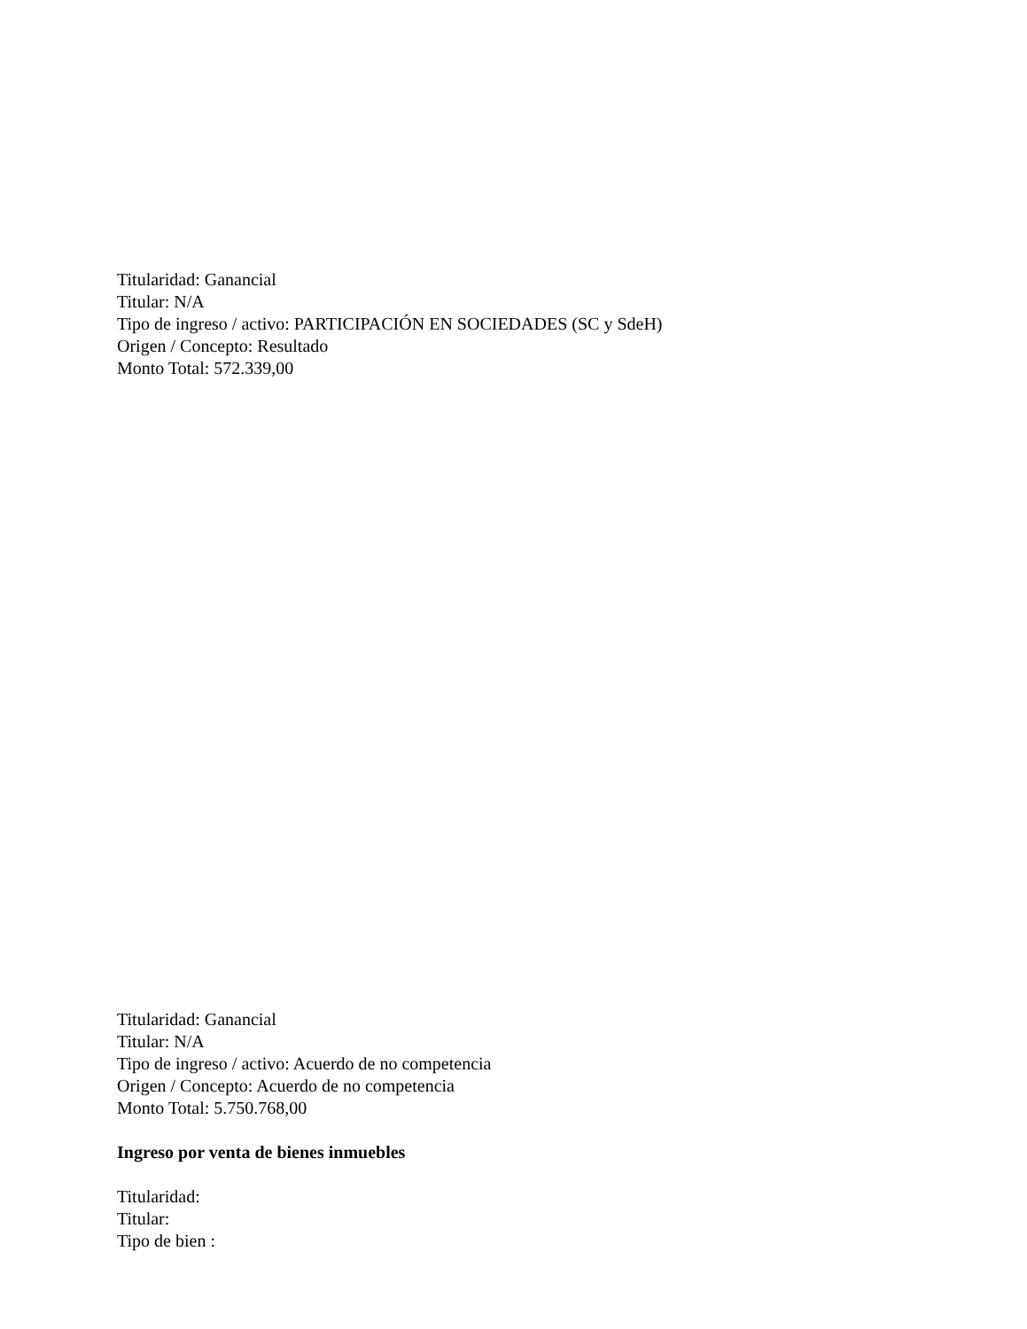Titularidad: Ganancial
Titular: N/A
Tipo de ingreso / activo: PARTICIPACIÓN EN SOCIEDADES (SC y SdeH)
Origen / Concepto: Resultado
Monto Total: 572.339,00
Titularidad: Ganancial
Titular: N/A
Tipo de ingreso / activo: Acuerdo de no competencia
Origen / Concepto: Acuerdo de no competencia
Monto Total: 5.750.768,00
Ingreso por venta de bienes inmuebles
Titularidad:
Titular:
Tipo de bien :